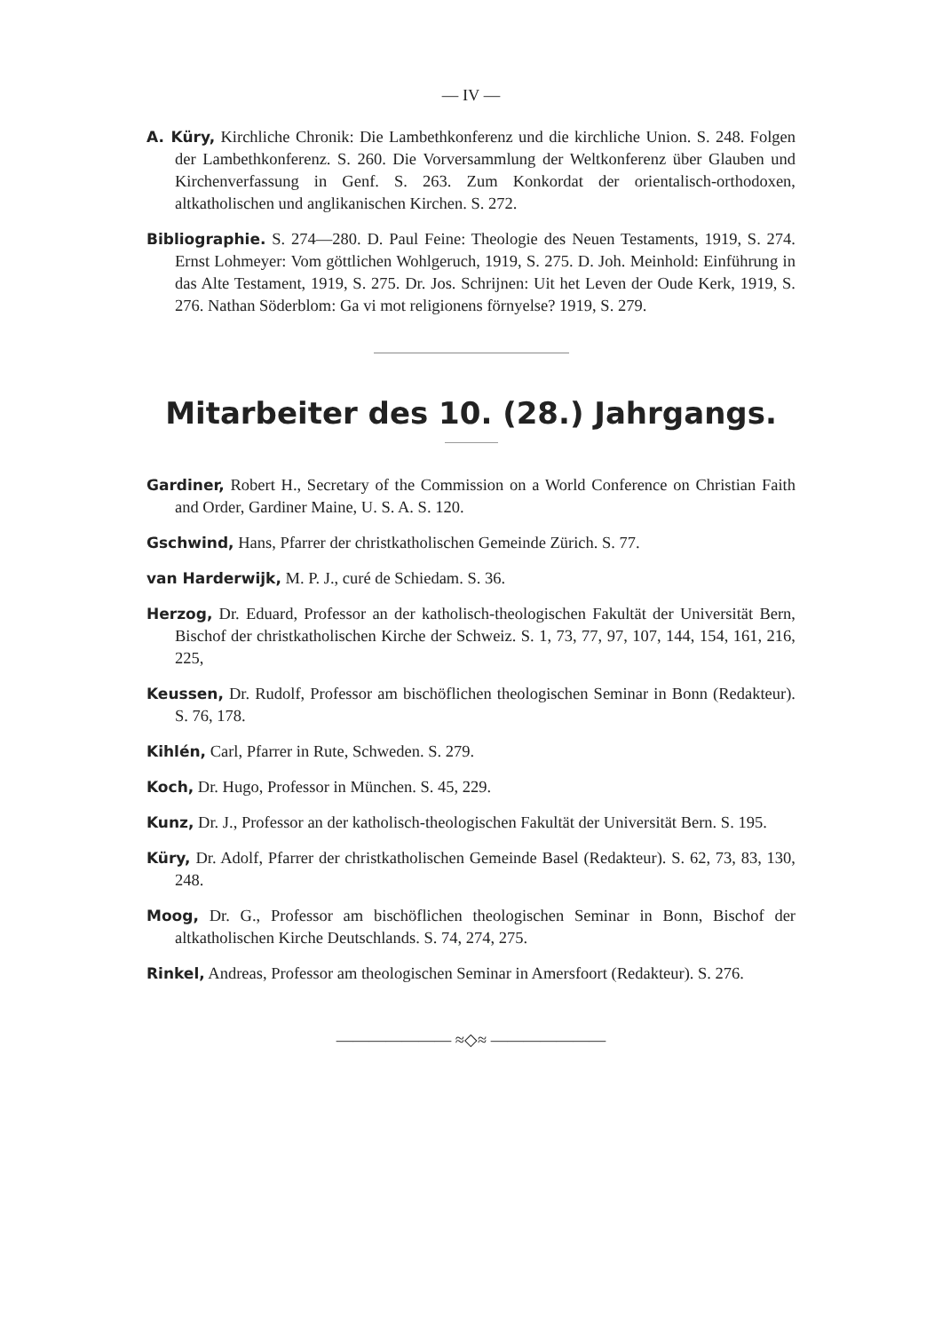— IV —
A. Küry, Kirchliche Chronik: Die Lambethkonferenz und die kirchliche Union. S. 248. Folgen der Lambethkonferenz. S. 260. Die Vorversammlung der Weltkonferenz über Glauben und Kirchenverfassung in Genf. S. 263. Zum Konkordat der orientalisch-orthodoxen, altkatholischen und anglikanischen Kirchen. S. 272.
Bibliographie. S. 274—280. D. Paul Feine: Theologie des Neuen Testaments, 1919, S. 274. Ernst Lohmeyer: Vom göttlichen Wohlgeruch, 1919, S. 275. D. Joh. Meinhold: Einführung in das Alte Testament, 1919, S. 275. Dr. Jos. Schrijnen: Uit het Leven der Oude Kerk, 1919, S. 276. Nathan Söderblom: Ga vi mot religionens förnyelse? 1919, S. 279.
Mitarbeiter des 10. (28.) Jahrgangs.
Gardiner, Robert H., Secretary of the Commission on a World Conference on Christian Faith and Order, Gardiner Maine, U. S. A. S. 120.
Gschwind, Hans, Pfarrer der christkatholischen Gemeinde Zürich. S. 77.
van Harderwijk, M. P. J., curé de Schiedam. S. 36.
Herzog, Dr. Eduard, Professor an der katholisch-theologischen Fakultät der Universität Bern, Bischof der christkatholischen Kirche der Schweiz. S. 1, 73, 77, 97, 107, 144, 154, 161, 216, 225,
Keussen, Dr. Rudolf, Professor am bischöflichen theologischen Seminar in Bonn (Redakteur). S. 76, 178.
Kihlén, Carl, Pfarrer in Rute, Schweden. S. 279.
Koch, Dr. Hugo, Professor in München. S. 45, 229.
Kunz, Dr. J., Professor an der katholisch-theologischen Fakultät der Universität Bern. S. 195.
Küry, Dr. Adolf, Pfarrer der christkatholischen Gemeinde Basel (Redakteur). S. 62, 73, 83, 130, 248.
Moog, Dr. G., Professor am bischöflichen theologischen Seminar in Bonn, Bischof der altkatholischen Kirche Deutschlands. S. 74, 274, 275.
Rinkel, Andreas, Professor am theologischen Seminar in Amersfoort (Redakteur). S. 276.
——————— ≈◇≈ ———————